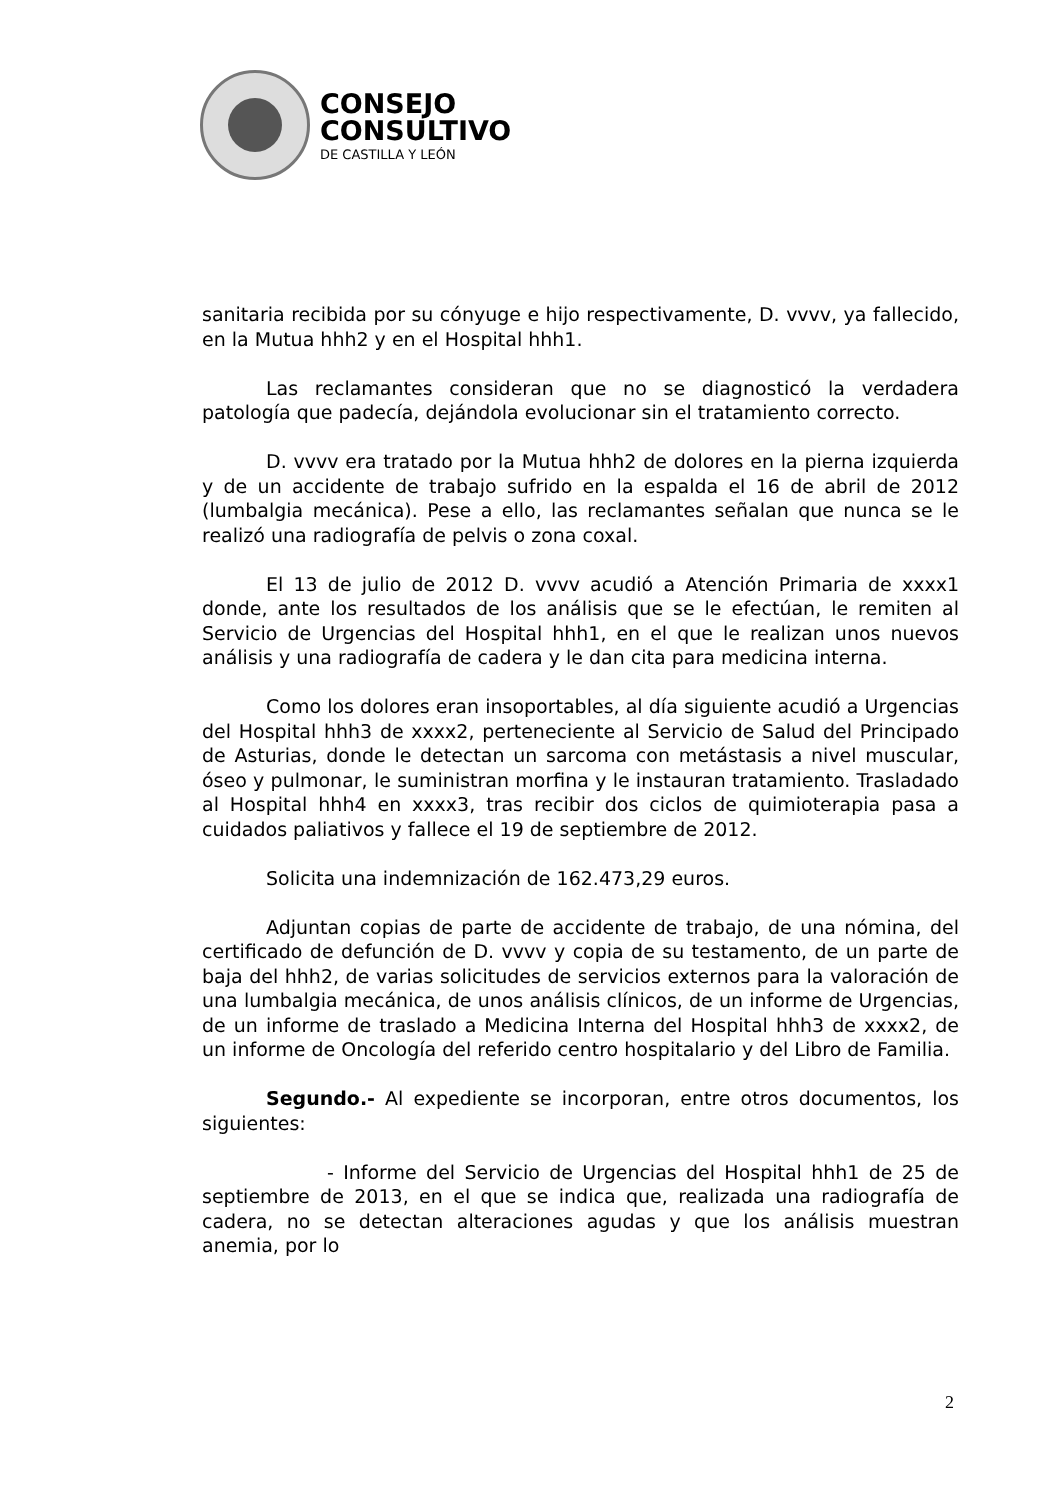CONSEJO
CONSULTIVO
DE CASTILLA Y LEÓN
sanitaria recibida por su cónyuge e hijo respectivamente, D. vvvv, ya fallecido, en la Mutua hhh2 y en el Hospital hhh1.
Las reclamantes consideran que no se diagnosticó la verdadera patología que padecía, dejándola evolucionar sin el tratamiento correcto.
D. vvvv era tratado por la Mutua hhh2 de dolores en la pierna izquierda y de un accidente de trabajo sufrido en la espalda el 16 de abril de 2012 (lumbalgia mecánica). Pese a ello, las reclamantes señalan que nunca se le realizó una radiografía de pelvis o zona coxal.
El 13 de julio de 2012 D. vvvv acudió a Atención Primaria de xxxx1 donde, ante los resultados de los análisis que se le efectúan, le remiten al Servicio de Urgencias del Hospital hhh1, en el que le realizan unos nuevos análisis y una radiografía de cadera y le dan cita para medicina interna.
Como los dolores eran insoportables, al día siguiente acudió a Urgencias del Hospital hhh3 de xxxx2, perteneciente al Servicio de Salud del Principado de Asturias, donde le detectan un sarcoma con metástasis a nivel muscular, óseo y pulmonar, le suministran morfina y le instauran tratamiento. Trasladado al Hospital hhh4 en xxxx3, tras recibir dos ciclos de quimioterapia pasa a cuidados paliativos y fallece el 19 de septiembre de 2012.
Solicita una indemnización de 162.473,29 euros.
Adjuntan copias de parte de accidente de trabajo, de una nómina, del certificado de defunción de D. vvvv y copia de su testamento, de un parte de baja del hhh2, de varias solicitudes de servicios externos para la valoración de una lumbalgia mecánica, de unos análisis clínicos, de un informe de Urgencias, de un informe de traslado a Medicina Interna del Hospital hhh3 de xxxx2, de un informe de Oncología del referido centro hospitalario y del Libro de Familia.
Segundo.- Al expediente se incorporan, entre otros documentos, los siguientes:
- Informe del Servicio de Urgencias del Hospital hhh1 de 25 de septiembre de 2013, en el que se indica que, realizada una radiografía de cadera, no se detectan alteraciones agudas y que los análisis muestran anemia, por lo
2